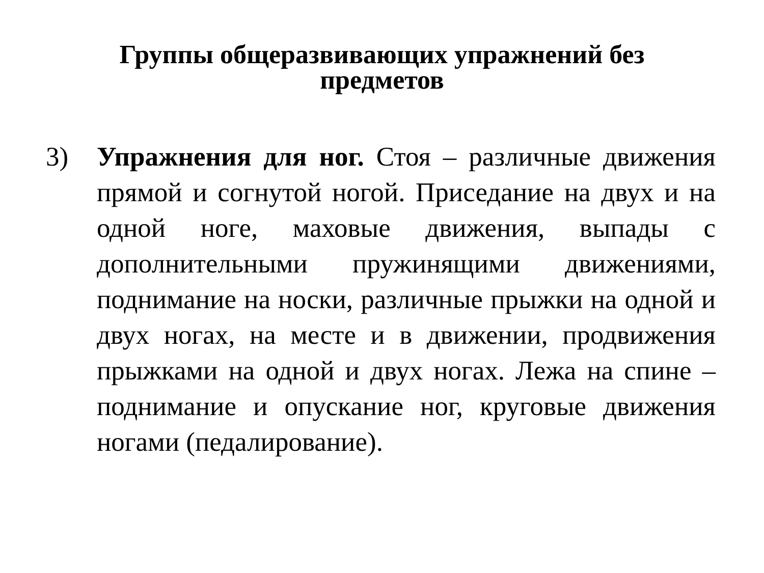Группы общеразвивающих упражнений без
предметов
3) Упражнения для ног. Стоя – различные движения прямой и согнутой ногой. Приседание на двух и на одной ноге, маховые движения, выпады с дополнительными пружинящими движениями, поднимание на носки, различные прыжки на одной и двух ногах, на месте и в движении, продвижения прыжками на одной и двух ногах. Лежа на спине – поднимание и опускание ног, круговые движения ногами (педалирование).